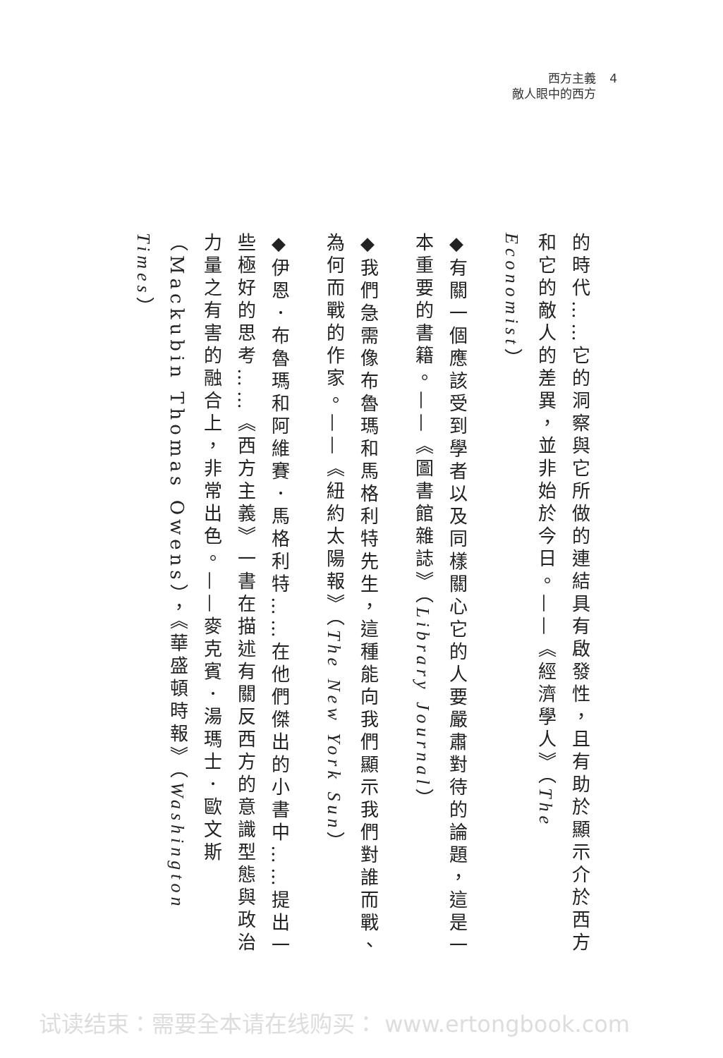西方主義 4
敵人眼中的西方
的時代……它的洞察與它所做的連結具有啟發性，且有助於顯示介於西方和它的敵人的差異，並非始於今日。——《經濟學人》（The Economist）
◆有關一個應該受到學者以及同樣關心它的人要嚴肅對待的論題，這是一本重要的書籍。——《圖書館雜誌》（Library Journal）
◆我們急需像布魯瑪和馬格利特先生，這種能向我們顯示我們對誰而戰、為何而戰的作家。——《紐約太陽報》（The New York Sun）
◆伊恩．布魯瑪和阿維賽．馬格利特……在他們傑出的小書中……提出一些極好的思考……《西方主義》一書在描述有關反西方的意識型態與政治力量之有害的融合上，非常出色。——麥克賓．湯瑪士．歐文斯（Mackubin Thomas Owens），《華盛頓時報》（Washington Times）
试读结束：需要全本请在线购买： www.ertongbook.com